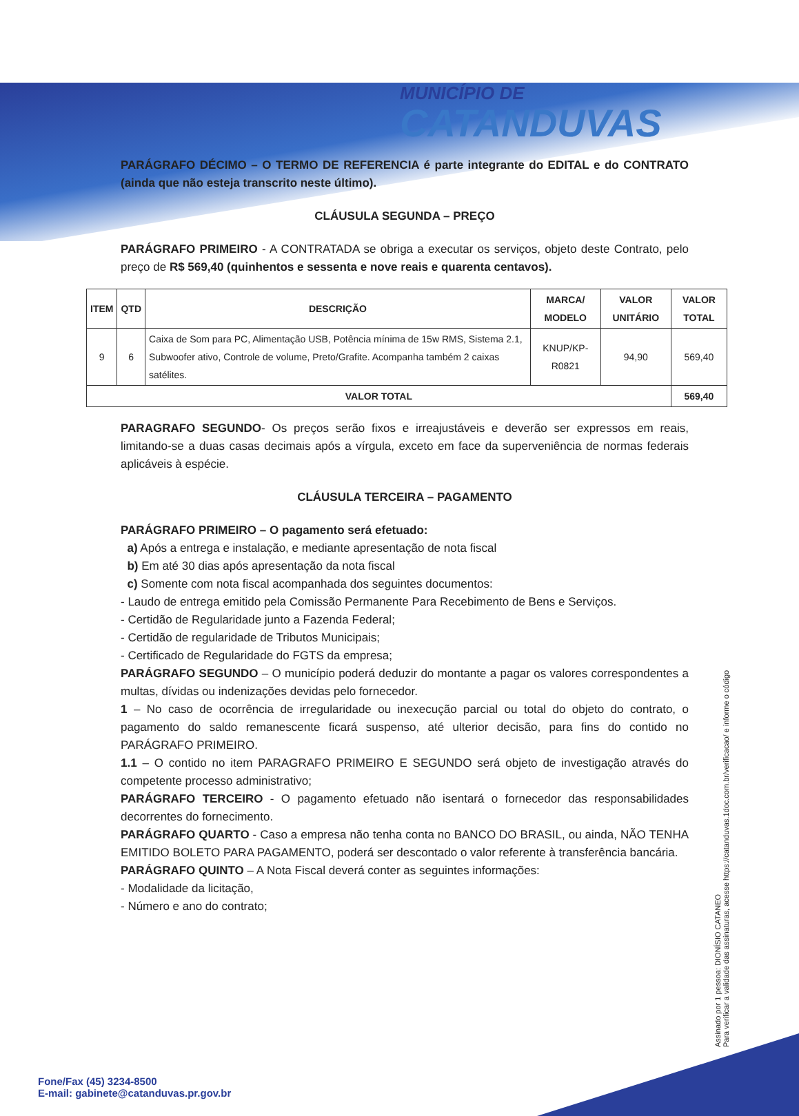MUNICÍPIO DE
CATANDUVAS
PARÁGRAFO DÉCIMO – O TERMO DE REFERENCIA é parte integrante do EDITAL e do CONTRATO (ainda que não esteja transcrito neste último).
CLÁUSULA SEGUNDA – PREÇO
PARÁGRAFO PRIMEIRO - A CONTRATADA se obriga a executar os serviços, objeto deste Contrato, pelo preço de R$ 569,40 (quinhentos e sessenta e nove reais e quarenta centavos).
| ITEM | QTD | DESCRIÇÃO | MARCA/ MODELO | VALOR UNITÁRIO | VALOR TOTAL |
| --- | --- | --- | --- | --- | --- |
| 9 | 6 | Caixa de Som para PC, Alimentação USB, Potência mínima de 15w RMS, Sistema 2.1, Subwoofer ativo, Controle de volume, Preto/Grafite. Acompanha também 2 caixas satélites. | KNUP/KP-R0821 | 94,90 | 569,40 |
| VALOR TOTAL | | | | | 569,40 |
PARAGRAFO SEGUNDO- Os preços serão fixos e irreajustáveis e deverão ser expressos em reais, limitando-se a duas casas decimais após a vírgula, exceto em face da superveniência de normas federais aplicáveis à espécie.
CLÁUSULA TERCEIRA – PAGAMENTO
PARÁGRAFO PRIMEIRO – O pagamento será efetuado:
a) Após a entrega e instalação, e mediante apresentação de nota fiscal
b) Em até 30 dias após apresentação da nota fiscal
c) Somente com nota fiscal acompanhada dos seguintes documentos:
- Laudo de entrega emitido pela Comissão Permanente Para Recebimento de Bens e Serviços.
- Certidão de Regularidade junto a Fazenda Federal;
- Certidão de regularidade de Tributos Municipais;
- Certificado de Regularidade do FGTS da empresa;
PARÁGRAFO SEGUNDO – O município poderá deduzir do montante a pagar os valores correspondentes a multas, dívidas ou indenizações devidas pelo fornecedor.
1 – No caso de ocorrência de irregularidade ou inexecução parcial ou total do objeto do contrato, o pagamento do saldo remanescente ficará suspenso, até ulterior decisão, para fins do contido no PARÁGRAFO PRIMEIRO.
1.1 – O contido no item PARAGRAFO PRIMEIRO E SEGUNDO será objeto de investigação através do competente processo administrativo;
PARÁGRAFO TERCEIRO - O pagamento efetuado não isentará o fornecedor das responsabilidades decorrentes do fornecimento.
PARÁGRAFO QUARTO - Caso a empresa não tenha conta no BANCO DO BRASIL, ou ainda, NÃO TENHA EMITIDO BOLETO PARA PAGAMENTO, poderá ser descontado o valor referente à transferência bancária.
PARÁGRAFO QUINTO – A Nota Fiscal deverá conter as seguintes informações:
- Modalidade da licitação,
- Número e ano do contrato;
Assinado por 1 pessoa: DIONÍSIO CATANEO
Para verificar a validade das assinaturas, acesse https://catanduvas.1doc.com.br/verificacao/ e informe o código
Fone/Fax (45) 3234-8500
E-mail: gabinete@catanduvas.pr.gov.br